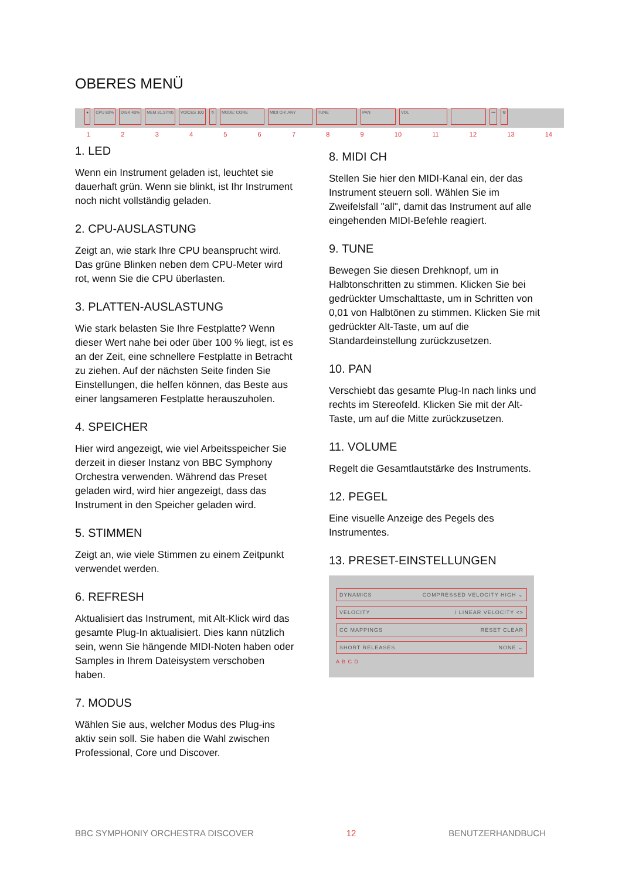OBERES MENÜ
● CPU 80% DISK 40% MEM 81.97mb VOICES 100 ↻ MODE: CORE MIDI CH: ANY TUNE PAN VOL ••• ⚙
123456789 10 11 12 13 14
1. LED
Wenn ein Instrument geladen ist, leuchtet sie dauerhaft grün. Wenn sie blinkt, ist Ihr Instrument noch nicht vollständig geladen.
2. CPU-AUSLASTUNG
Zeigt an, wie stark Ihre CPU beansprucht wird. Das grüne Blinken neben dem CPU-Meter wird rot, wenn Sie die CPU überlasten.
3. PLATTEN-AUSLASTUNG
Wie stark belasten Sie Ihre Festplatte? Wenn dieser Wert nahe bei oder über 100 % liegt, ist es an der Zeit, eine schnellere Festplatte in Betracht zu ziehen. Auf der nächsten Seite finden Sie Einstellungen, die helfen können, das Beste aus einer langsameren Festplatte herauszuholen.
4. SPEICHER
Hier wird angezeigt, wie viel Arbeitsspeicher Sie derzeit in dieser Instanz von BBC Symphony Orchestra verwenden. Während das Preset geladen wird, wird hier angezeigt, dass das Instrument in den Speicher geladen wird.
5. STIMMEN
Zeigt an, wie viele Stimmen zu einem Zeitpunkt verwendet werden.
6. REFRESH
Aktualisiert das Instrument, mit Alt-Klick wird das gesamte Plug-In aktualisiert. Dies kann nützlich sein, wenn Sie hängende MIDI-Noten haben oder Samples in Ihrem Dateisystem verschoben haben.
7. MODUS
Wählen Sie aus, welcher Modus des Plug-ins aktiv sein soll. Sie haben die Wahl zwischen Professional, Core und Discover.
8. MIDI CH
Stellen Sie hier den MIDI-Kanal ein, der das Instrument steuern soll. Wählen Sie im Zweifelsfall "all", damit das Instrument auf alle eingehenden MIDI-Befehle reagiert.
9. TUNE
Bewegen Sie diesen Drehknopf, um in Halbtonschritten zu stimmen. Klicken Sie bei gedrückter Umschalttaste, um in Schritten von 0,01 von Halbtönen zu stimmen. Klicken Sie mit gedrückter Alt-Taste, um auf die Standardeinstellung zurückzusetzen.
10. PAN
Verschiebt das gesamte Plug-In nach links und rechts im Stereofeld. Klicken Sie mit der Alt-Taste, um auf die Mitte zurückzusetzen.
11. VOLUME
Regelt die Gesamtlautstärke des Instruments.
12. PEGEL
Eine visuelle Anzeige des Pegels des Instrumentes.
13. PRESET-EINSTELLUNGEN
DYNAMICS COMPRESSED VELOCITY HIGH ⌄
VELOCITY / LINEAR VELOCITY <>
CC MAPPINGS RESET CLEAR
SHORT RELEASES NONE ⌄
A B C D
BBC SYMPHONIY ORCHESTRA DISCOVER 12 BENUTZERHANDBUCH